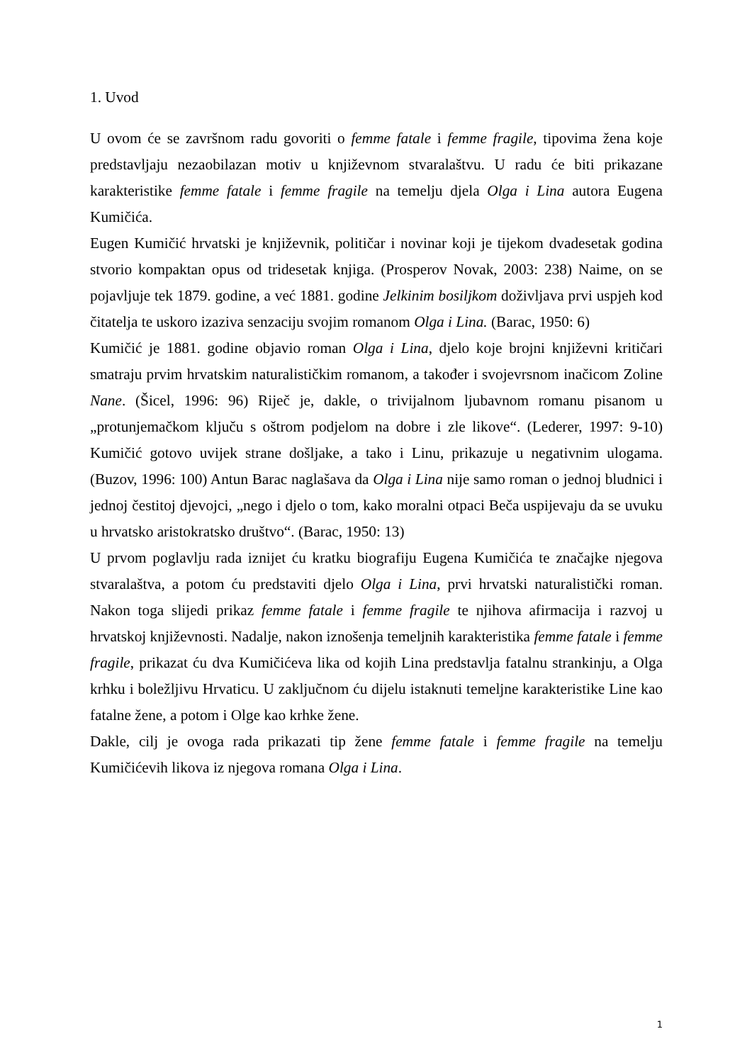1. Uvod
U ovom će se završnom radu govoriti o femme fatale i femme fragile, tipovima žena koje predstavljaju nezaobilazan motiv u književnom stvaralaštvu. U radu će biti prikazane karakteristike femme fatale i femme fragile na temelju djela Olga i Lina autora Eugena Kumičića.
Eugen Kumičić hrvatski je književnik, političar i novinar koji je tijekom dvadesetak godina stvorio kompaktan opus od tridesetak knjiga. (Prosperov Novak, 2003: 238) Naime, on se pojavljuje tek 1879. godine, a već 1881. godine Jelkinim bosiljkom doživljava prvi uspjeh kod čitatelja te uskoro izaziva senzaciju svojim romanom Olga i Lina. (Barac, 1950: 6)
Kumičić je 1881. godine objavio roman Olga i Lina, djelo koje brojni književni kritičari smatraju prvim hrvatskim naturalističkim romanom, a također i svojevrsnom inačicom Zoline Nane. (Šicel, 1996: 96) Riječ je, dakle, o trivijalnom ljubavnom romanu pisanom u „protunjemačkom ključu s oštrom podjelom na dobre i zle likove“. (Lederer, 1997: 9-10) Kumičić gotovo uvijek strane došljake, a tako i Linu, prikazuje u negativnim ulogama. (Buzov, 1996: 100) Antun Barac naglašava da Olga i Lina nije samo roman o jednoj bludnici i jednoj čestitoj djevojci, „nego i djelo o tom, kako moralni otpaci Beča uspijevaju da se uvuku u hrvatsko aristokratsko društvo“. (Barac, 1950: 13)
U prvom poglavlju rada iznijet ću kratku biografiju Eugena Kumičića te značajke njegova stvaralaštva, a potom ću predstaviti djelo Olga i Lina, prvi hrvatski naturalistički roman. Nakon toga slijedi prikaz femme fatale i femme fragile te njihova afirmacija i razvoj u hrvatskoj književnosti. Nadalje, nakon iznošenja temeljnih karakteristika femme fatale i femme fragile, prikazat ću dva Kumičićeva lika od kojih Lina predstavlja fatalnu strankinju, a Olga krhku i boležljivu Hrvaticu. U zaključnom ću dijelu istaknuti temeljne karakteristike Line kao fatalne žene, a potom i Olge kao krhke žene.
Dakle, cilj je ovoga rada prikazati tip žene femme fatale i femme fragile na temelju Kumičićevih likova iz njegova romana Olga i Lina.
1